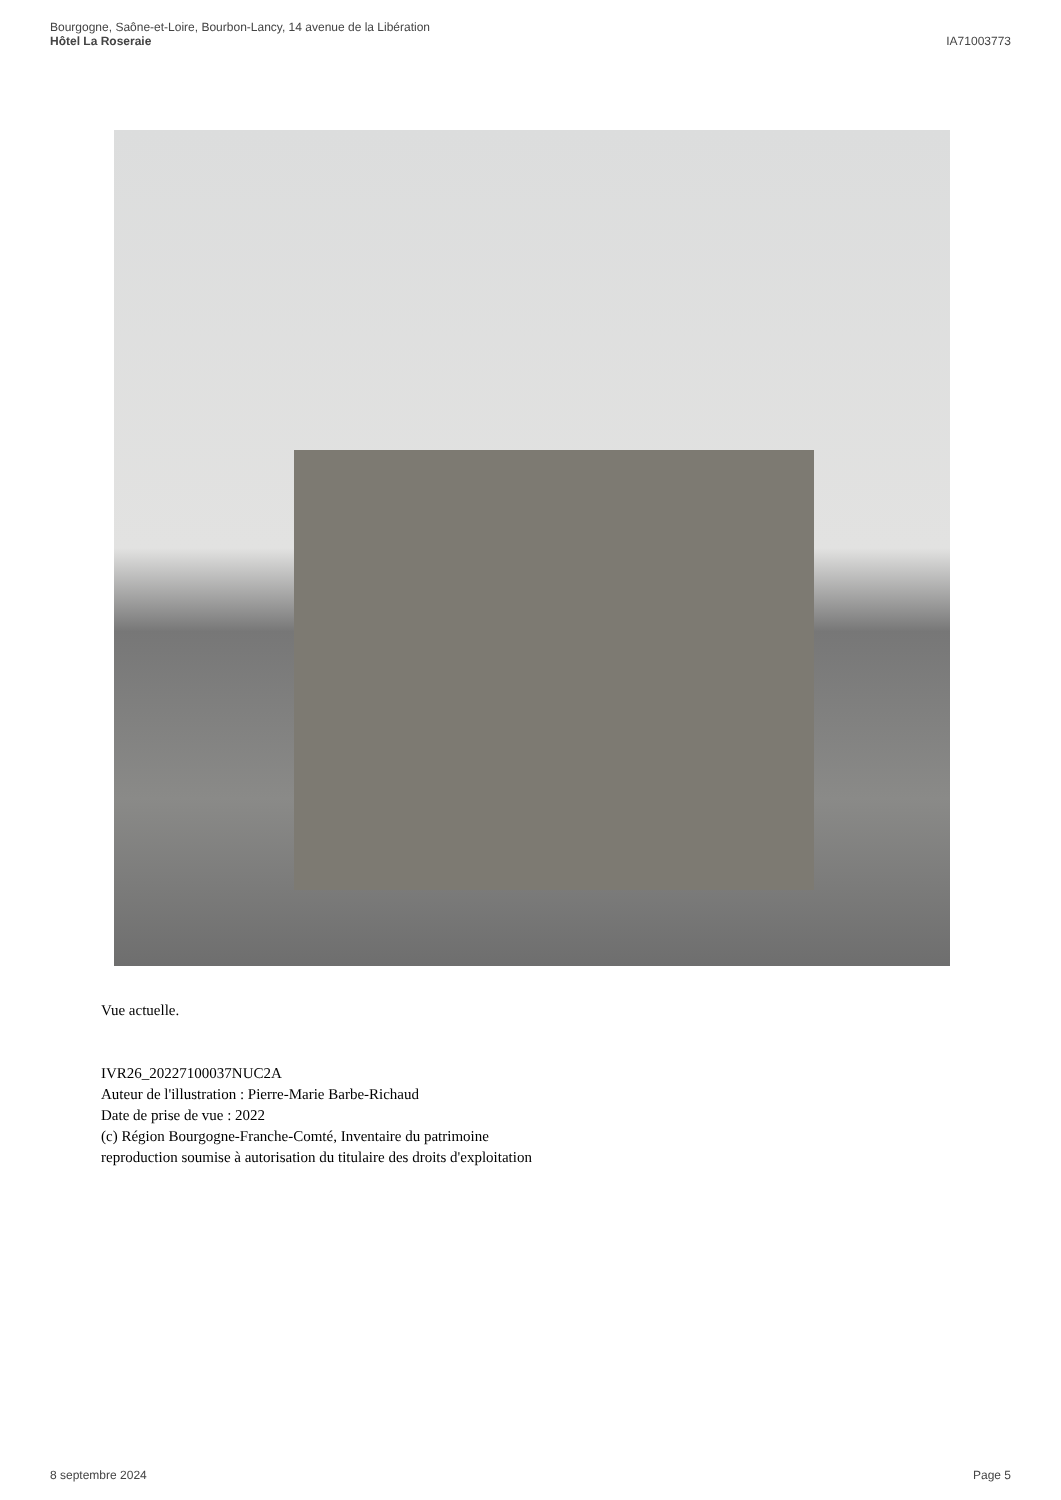Bourgogne, Saône-et-Loire, Bourbon-Lancy, 14 avenue de la Libération
Hôtel La Roseraie
IA71003773
Vue actuelle.
IVR26_20227100037NUC2A
Auteur de l'illustration : Pierre-Marie Barbe-Richaud
Date de prise de vue : 2022
(c) Région Bourgogne-Franche-Comté, Inventaire du patrimoine
reproduction soumise à autorisation du titulaire des droits d'exploitation
8 septembre 2024 Page 5